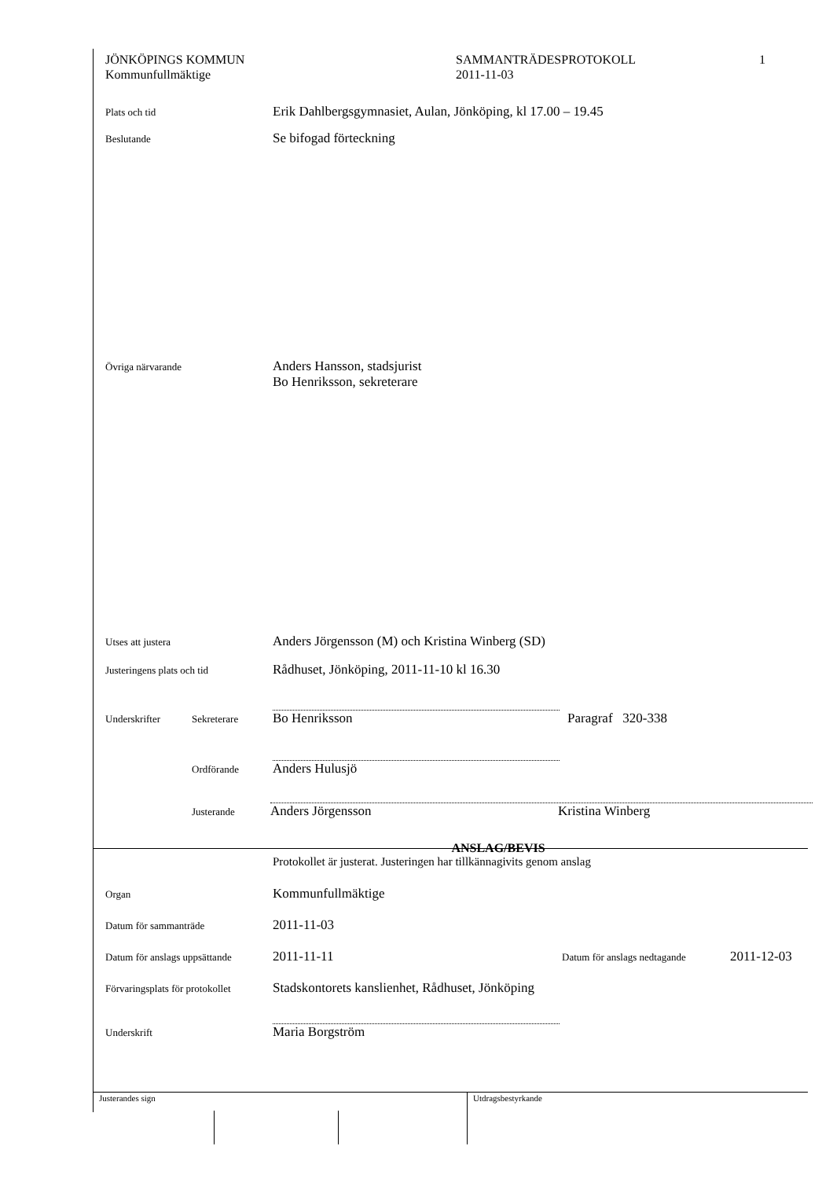JÖNKÖPINGS KOMMUN
Kommunfullmäktige
SAMMANTRÄDESPROTOKOLL
2011-11-03
1
Plats och tid
Erik Dahlbergsgymnasiet, Aulan, Jönköping, kl 17.00 – 19.45
Beslutande
Se bifogad förteckning
Övriga närvarande
Anders Hansson, stadsjurist
Bo Henriksson, sekreterare
Utses att justera
Anders Jörgensson (M) och Kristina Winberg (SD)
Justeringens plats och tid
Rådhuset, Jönköping, 2011-11-10 kl 16.30
Underskrifter Sekreterare
Bo Henriksson Paragraf 320-338
Ordförande
Anders Hulusjö
Justerande
Anders Jörgensson Kristina Winberg
ANSLAG/BEVIS
Protokollet är justerat. Justeringen har tillkännagivits genom anslag
Organ
Kommunfullmäktige
Datum för sammanträde
2011-11-03
Datum för anslags uppsättande
2011-11-11
Datum för anslags nedtagande
2011-12-03
Förvaringsplats för protokollet
Stadskontorets kanslienhet, Rådhuset, Jönköping
Underskrift
Maria Borgström
Justerandes sign Utdragsbestyrkande